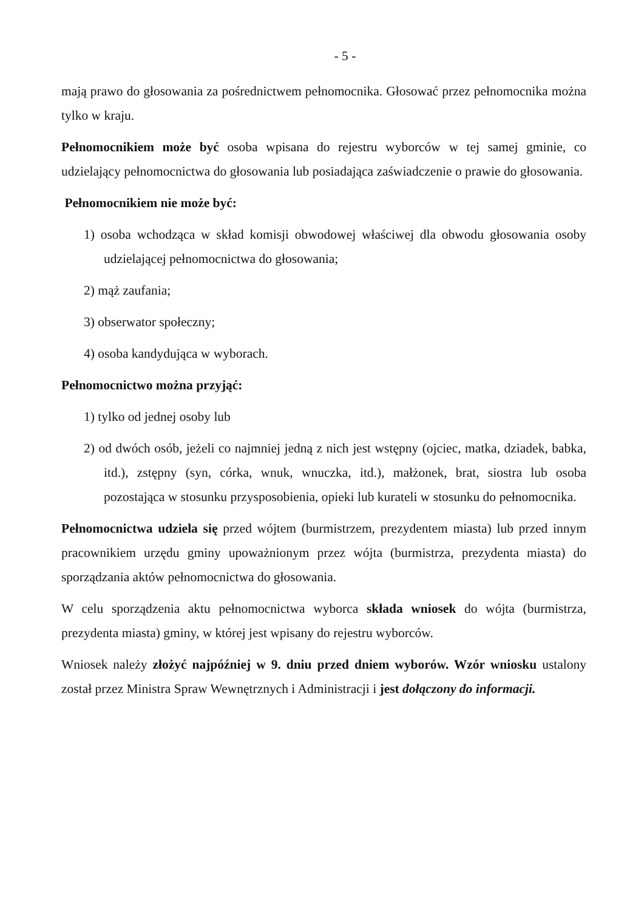- 5 -
mają prawo do głosowania za pośrednictwem pełnomocnika. Głosować przez pełnomocnika można tylko w kraju.
Pełnomocnikiem może być osoba wpisana do rejestru wyborców w tej samej gminie, co udzielający pełnomocnictwa do głosowania lub posiadająca zaświadczenie o prawie do głosowania.
Pełnomocnikiem nie może być:
1) osoba wchodząca w skład komisji obwodowej właściwej dla obwodu głosowania osoby udzielającej pełnomocnictwa do głosowania;
2) mąż zaufania;
3) obserwator społeczny;
4) osoba kandydująca w wyborach.
Pełnomocnictwo można przyjąć:
1) tylko od jednej osoby lub
2) od dwóch osób, jeżeli co najmniej jedną z nich jest wstępny (ojciec, matka, dziadek, babka, itd.), zstępny (syn, córka, wnuk, wnuczka, itd.), małżonek, brat, siostra lub osoba pozostająca w stosunku przysposobienia, opieki lub kurateli w stosunku do pełnomocnika.
Pełnomocnictwa udziela się przed wójtem (burmistrzem, prezydentem miasta) lub przed innym pracownikiem urzędu gminy upoważnionym przez wójta (burmistrza, prezydenta miasta) do sporządzania aktów pełnomocnictwa do głosowania.
W celu sporządzenia aktu pełnomocnictwa wyborca składa wniosek do wójta (burmistrza, prezydenta miasta) gminy, w której jest wpisany do rejestru wyborców.
Wniosek należy złożyć najpóźniej w 9. dniu przed dniem wyborów. Wzór wniosku ustalony został przez Ministra Spraw Wewnętrznych i Administracji i jest dołączony do informacji.